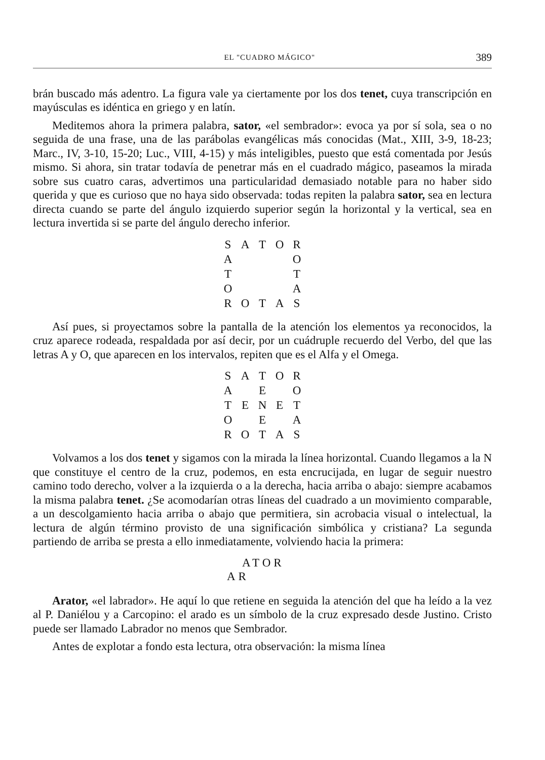EL "CUADRO MÁGICO" 389
brán buscado más adentro. La figura vale ya ciertamente por los dos tenet, cuya transcripción en mayúsculas es idéntica en griego y en latín.
Meditemos ahora la primera palabra, sator, «el sembrador»: evoca ya por sí sola, sea o no seguida de una frase, una de las parábolas evangélicas más conocidas (Mat., XIII, 3-9, 18-23; Marc., IV, 3-10, 15-20; Luc., VIII, 4-15) y más inteligibles, puesto que está comentada por Jesús mismo. Si ahora, sin tratar todavía de penetrar más en el cuadrado mágico, paseamos la mirada sobre sus cuatro caras, advertimos una particularidad demasiado notable para no haber sido querida y que es curioso que no haya sido observada: todas repiten la palabra sator, sea en lectura directa cuando se parte del ángulo izquierdo superior según la horizontal y la vertical, sea en lectura invertida si se parte del ángulo derecho inferior.
| S | A | T | O | R |
| A | | | | O |
| T | | | | T |
| O | | | | A |
| R | O | T | A | S |
Así pues, si proyectamos sobre la pantalla de la atención los elementos ya reconocidos, la cruz aparece rodeada, respaldada por así decir, por un cuádruple recuerdo del Verbo, del que las letras A y O, que aparecen en los intervalos, repiten que es el Alfa y el Omega.
| S | A | T | O | R |
| A | | E | | O |
| T | E | N | E | T |
| O | | E | | A |
| R | O | T | A | S |
Volvamos a los dos tenet y sigamos con la mirada la línea horizontal. Cuando llegamos a la N que constituye el centro de la cruz, podemos, en esta encrucijada, en lugar de seguir nuestro camino todo derecho, volver a la izquierda o a la derecha, hacia arriba o abajo: siempre acabamos la misma palabra tenet. ¿Se acomodarían otras líneas del cuadrado a un movimiento comparable, a un descolgamiento hacia arriba o abajo que permitiera, sin acrobacia visual o intelectual, la lectura de algún término provisto de una significación simbólica y cristiana? La segunda partiendo de arriba se presta a ello inmediatamente, volviendo hacia la primera:
ATOR
AR
Arator, «el labrador». He aquí lo que retiene en seguida la atención del que ha leído a la vez al P. Daniélou y a Carcopino: el arado es un símbolo de la cruz expresado desde Justino. Cristo puede ser llamado Labrador no menos que Sembrador.
Antes de explotar a fondo esta lectura, otra observación: la misma línea